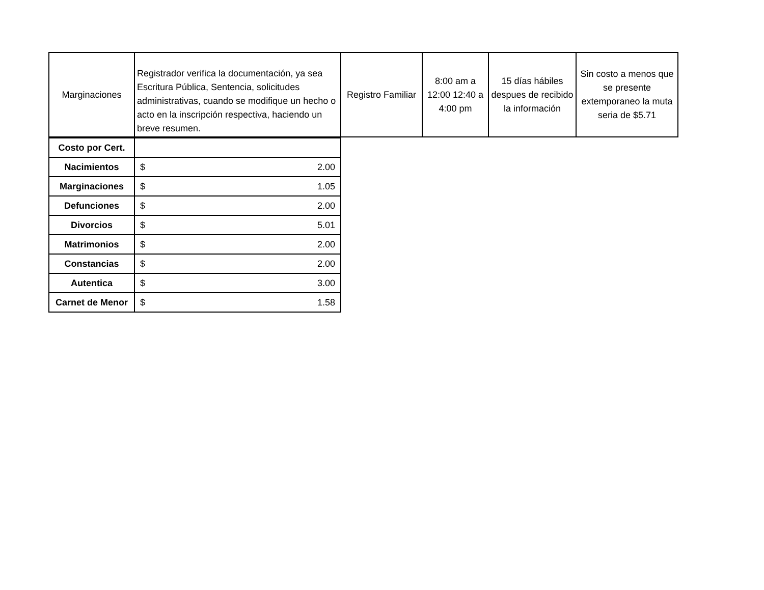| Marginaciones | Registrador verifica la documentación, ya sea Escritura Pública, Sentencia, solicitudes administrativas, cuando se modifique un hecho o acto en la inscripción respectiva, haciendo un breve resumen. | Registro Familiar | 8:00 am a 12:00 12:40 a 4:00 pm | 15 días hábiles despues de recibido la información | Sin costo a menos que se presente extemporaneo la muta seria de $5.71 |
| Costo por Cert. | |
| Nacimientos | $ 2.00 |
| Marginaciones | $ 1.05 |
| Defunciones | $ 2.00 |
| Divorcios | $ 5.01 |
| Matrimonios | $ 2.00 |
| Constancias | $ 2.00 |
| Autentica | $ 3.00 |
| Carnet de Menor | $ 1.58 |